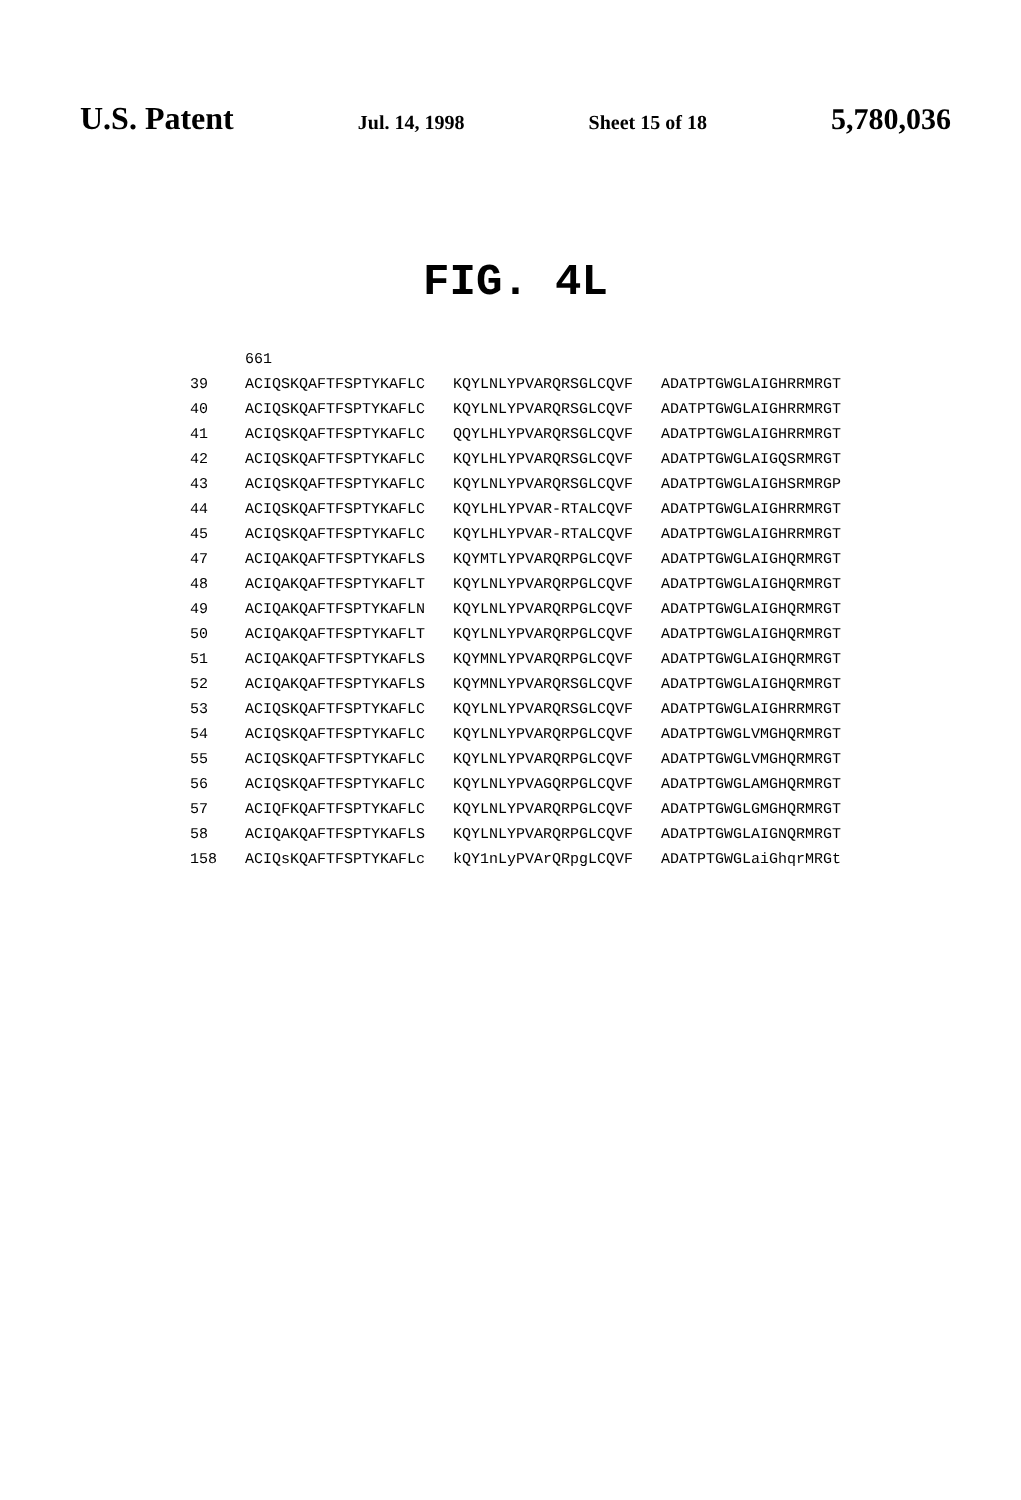U.S. Patent Jul. 14, 1998 Sheet 15 of 18 5,780,036
FIG. 4L
| | 661 | | |
| --- | --- | --- | --- |
| 39 | ACIQSKQAFTFSPTYKAFLC | KQYLNLYPVARQRSGLCQVF | ADATPTGWGLAIGHRRMRGT |
| 40 | ACIQSKQAFTFSPTYKAFLC | KQYLNLYPVARQRSGLCQVF | ADATPTGWGLAIGHRRMRGT |
| 41 | ACIQSKQAFTFSPTYKAFLC | QQYLHLYPVARQRSGLCQVF | ADATPTGWGLAIGHRRMRGT |
| 42 | ACIQSKQAFTFSPTYKAFLC | KQYLHLYPVARQRSGLCQVF | ADATPTGWGLAIGQSRMRGT |
| 43 | ACIQSKQAFTFSPTYKAFLC | KQYLNLYPVARQRSGLCQVF | ADATPTGWGLAIGHSRMRGP |
| 44 | ACIQSKQAFTFSPTYKAFLC | KQYLHLYPVAR-RTALCQVF | ADATPTGWGLAIGHRRMRGT |
| 45 | ACIQSKQAFTFSPTYKAFLC | KQYLHLYPVAR-RTALCQVF | ADATPTGWGLAIGHRRMRGT |
| 47 | ACIQAKQAFTFSPTYKAFLS | KQYMTLYPVARQRPGLCQVF | ADATPTGWGLAIGHQRMRGT |
| 48 | ACIQAKQAFTFSPTYKAFLT | KQYLNLYPVARQRPGLCQVF | ADATPTGWGLAIGHQRMRGT |
| 49 | ACIQAKQAFTFSPTYKAFLN | KQYLNLYPVARQRPGLCQVF | ADATPTGWGLAIGHQRMRGT |
| 50 | ACIQAKQAFTFSPTYKAFLT | KQYLNLYPVARQRPGLCQVF | ADATPTGWGLAIGHQRMRGT |
| 51 | ACIQAKQAFTFSPTYKAFLS | KQYMNLYPVARQRPGLCQVF | ADATPTGWGLAIGHQRMRGT |
| 52 | ACIQAKQAFTFSPTYKAFLS | KQYMNLYPVARQRSGLCQVF | ADATPTGWGLAIGHQRMRGT |
| 53 | ACIQSKQAFTFSPTYKAFLC | KQYLNLYPVARQRSGLCQVF | ADATPTGWGLAIGHRRMRGT |
| 54 | ACIQSKQAFTFSPTYKAFLC | KQYLNLYPVARQRPGLCQVF | ADATPTGWGLVMGHQRMRGT |
| 55 | ACIQSKQAFTFSPTYKAFLC | KQYLNLYPVARQRPGLCQVF | ADATPTGWGLVMGHQRMRGT |
| 56 | ACIQSKQAFTFSPTYKAFLC | KQYLNLYPVAGQRPGLCQVF | ADATPTGWGLAMGHQRMRGT |
| 57 | ACIQFKQAFTFSPTYKAFLC | KQYLNLYPVARQRPGLCQVF | ADATPTGWGLGMGHQRMRGT |
| 58 | ACIQAKQAFTFSPTYKAFLS | KQYLNLYPVARQRPGLCQVF | ADATPTGWGLAIGNQRMRGT |
| 158 | ACIQsKQAFTFSPTYKAFLc | kQY1nLyPVArQRpgLCQVF | ADATPTGWGLaiGhqrMRGt |